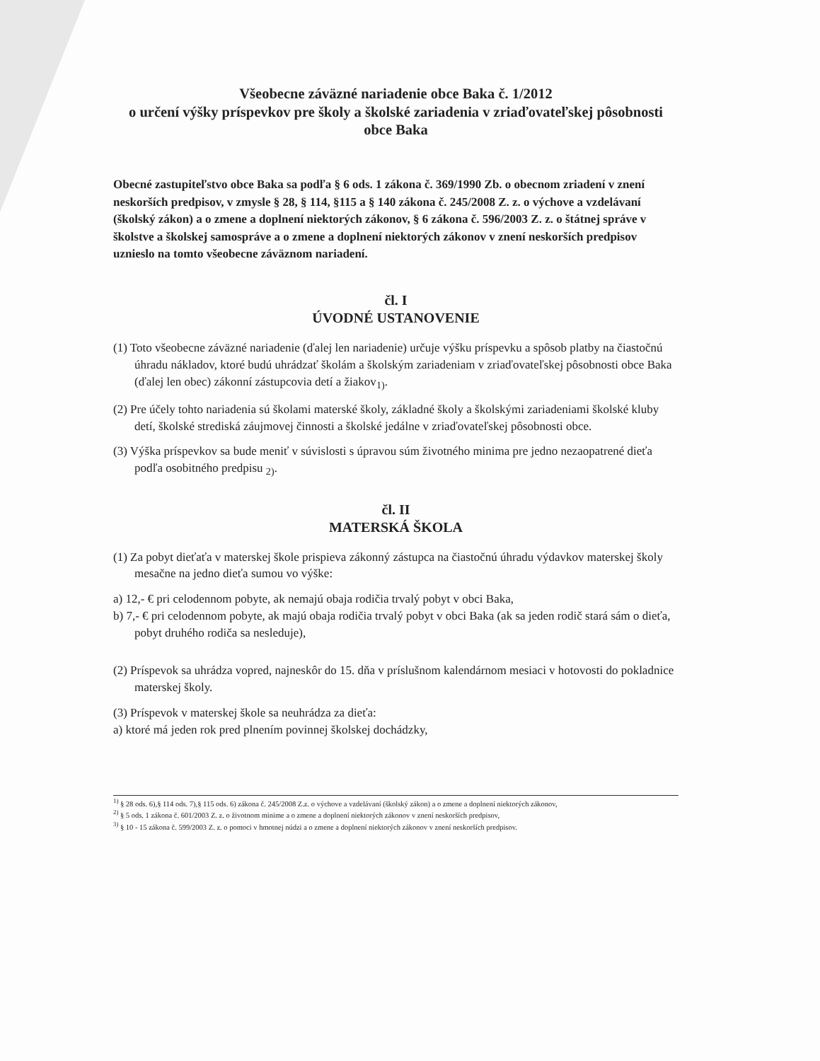Všeobecne záväzné nariadenie obce Baka č. 1/2012
o určení výšky príspevkov pre školy a školské zariadenia v zriaďovateľskej pôsobnosti obce Baka
Obecné zastupiteľstvo obce Baka sa podľa § 6 ods. 1 zákona č. 369/1990 Zb. o obecnom zriadení v znení neskorších predpisov, v zmysle § 28, § 114, §115 a § 140 zákona č. 245/2008 Z. z. o výchove a vzdelávaní (školský zákon) a o zmene a doplnení niektorých zákonov, § 6 zákona č. 596/2003 Z. z. o štátnej správe v školstve a školskej samospráve a o zmene a doplnení niektorých zákonov v znení neskorších predpisov uznieslo na tomto všeobecne záväznom nariadení.
čl. I
ÚVODNÉ USTANOVENIE
(1) Toto všeobecne záväzné nariadenie (ďalej len nariadenie) určuje výšku príspevku a spôsob platby na čiastočnú úhradu nákladov, ktoré budú uhrádzať školám a školským zariadeniam v zriaďovateľskej pôsobnosti obce Baka (ďalej len obec) zákonní zástupcovia detí a žiakov<sub>1)</sub>.
(2) Pre účely tohto nariadenia sú školami materské školy, základné školy a školskými zariadeniami školské kluby detí, školské strediská záujmovej činnosti a školské jedálne v zriaďovateľskej pôsobnosti obce.
(3) Výška príspevkov sa bude meniť v súvislosti s úpravou súm životného minima pre jedno nezaopatrené dieťa podľa osobitného predpisu <sub>2)</sub>.
čl. II
MATERSKÁ ŠKOLA
(1) Za pobyt dieťaťa v materskej škole prispieva zákonný zástupca na čiastočnú úhradu výdavkov materskej školy mesačne na jedno dieťa sumou vo výške:
a) 12,- € pri celodennom pobyte, ak nemajú obaja rodičia trvalý pobyt v obci Baka,
b) 7,- € pri celodennom pobyte, ak majú obaja rodičia trvalý pobyt v obci Baka (ak sa jeden rodič stará sám o dieťa, pobyt druhého rodiča sa nesleduje),
(2) Príspevok sa uhrádza vopred, najneskôr do 15. dňa v príslušnom kalendárnom mesiaci v hotovosti do pokladnice materskej školy.
(3) Príspevok v materskej škole sa neuhrádza za dieťa:
a) ktoré má jeden rok pred plnením povinnej školskej dochádzky,
<sup>1)</sup> § 28 ods. 6),§ 114 ods. 7),§ 115 ods. 6) zákona č. 245/2008 Z.z. o výchove a vzdelávaní (školský zákon) a o zmene a doplnení niektorých zákonov,
<sup>2)</sup> § 5 ods. 1 zákona č. 601/2003 Z. z. o životnom minime a o zmene a doplnení niektorých zákonov v znení neskorších predpisov,
<sup>3)</sup> § 10 - 15 zákona č. 599/2003 Z. z. o pomoci v hmotnej núdzi a o zmene a doplnení niektorých zákonov v znení neskorších predpisov.